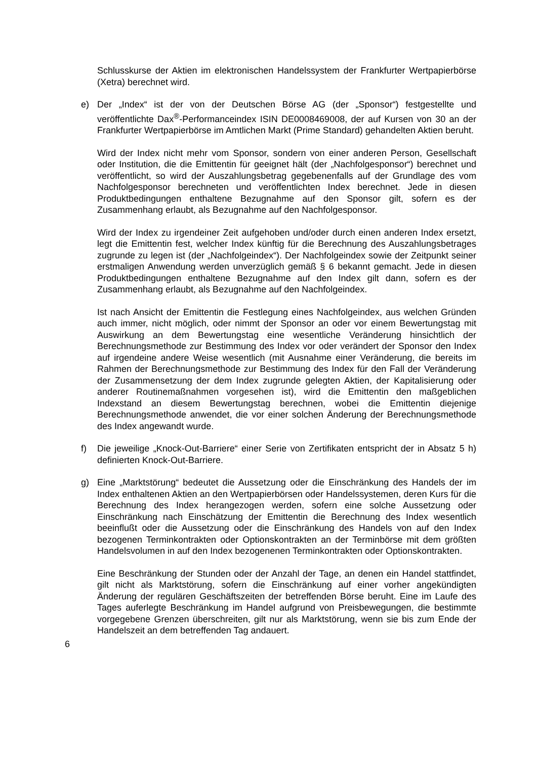Schlusskurse der Aktien im elektronischen Handelssystem der Frankfurter Wertpapierbörse (Xetra) berechnet wird.
e) Der „Index“ ist der von der Deutschen Börse AG (der „Sponsor“) festgestellte und veröffentlichte Dax<sup>®</sup>-Performanceindex ISIN DE0008469008, der auf Kursen von 30 an der Frankfurter Wertpapierbörse im Amtlichen Markt (Prime Standard) gehandelten Aktien beruht.
Wird der Index nicht mehr vom Sponsor, sondern von einer anderen Person, Gesellschaft oder Institution, die die Emittentin für geeignet hält (der „Nachfolgesponsor“) berechnet und veröffentlicht, so wird der Auszahlungsbetrag gegebenenfalls auf der Grundlage des vom Nachfolgesponsor berechneten und veröffentlichten Index berechnet. Jede in diesen Produktbedingungen enthaltene Bezugnahme auf den Sponsor gilt, sofern es der Zusammenhang erlaubt, als Bezugnahme auf den Nachfolgesponsor.
Wird der Index zu irgendeiner Zeit aufgehoben und/oder durch einen anderen Index ersetzt, legt die Emittentin fest, welcher Index künftig für die Berechnung des Auszahlungsbetrages zugrunde zu legen ist (der „Nachfolgeindex“). Der Nachfolgeindex sowie der Zeitpunkt seiner erstmaligen Anwendung werden unverzüglich gemäß § 6 bekannt gemacht. Jede in diesen Produktbedingungen enthaltene Bezugnahme auf den Index gilt dann, sofern es der Zusammenhang erlaubt, als Bezugnahme auf den Nachfolgeindex.
Ist nach Ansicht der Emittentin die Festlegung eines Nachfolgeindex, aus welchen Gründen auch immer, nicht möglich, oder nimmt der Sponsor an oder vor einem Bewertungstag mit Auswirkung an dem Bewertungstag eine wesentliche Veränderung hinsichtlich der Berechnungsmethode zur Bestimmung des Index vor oder verändert der Sponsor den Index auf irgendeine andere Weise wesentlich (mit Ausnahme einer Veränderung, die bereits im Rahmen der Berechnungsmethode zur Bestimmung des Index für den Fall der Veränderung der Zusammensetzung der dem Index zugrunde gelegten Aktien, der Kapitalisierung oder anderer Routinemaßnahmen vorgesehen ist), wird die Emittentin den maßgeblichen Indexstand an diesem Bewertungstag berechnen, wobei die Emittentin diejenige Berechnungsmethode anwendet, die vor einer solchen Änderung der Berechnungsmethode des Index angewandt wurde.
f) Die jeweilige „Knock-Out-Barriere“ einer Serie von Zertifikaten entspricht der in Absatz 5 h) definierten Knock-Out-Barriere.
g) Eine „Marktstörung“ bedeutet die Aussetzung oder die Einschränkung des Handels der im Index enthaltenen Aktien an den Wertpapierbörsen oder Handelssystemen, deren Kurs für die Berechnung des Index herangezogen werden, sofern eine solche Aussetzung oder Einschränkung nach Einschätzung der Emittentin die Berechnung des Index wesentlich beeinflußt oder die Aussetzung oder die Einschränkung des Handels von auf den Index bezogenen Terminkontrakten oder Optionskontrakten an der Terminbörse mit dem größten Handelsvolumen in auf den Index bezogenenen Terminkontrakten oder Optionskontrakten.
Eine Beschränkung der Stunden oder der Anzahl der Tage, an denen ein Handel stattfindet, gilt nicht als Marktstörung, sofern die Einschränkung auf einer vorher angekündigten Änderung der regulären Geschäftszeiten der betreffenden Börse beruht. Eine im Laufe des Tages auferlegte Beschränkung im Handel aufgrund von Preisbewegungen, die bestimmte vorgegebene Grenzen überschreiten, gilt nur als Marktstörung, wenn sie bis zum Ende der Handelszeit an dem betreffenden Tag andauert.
6